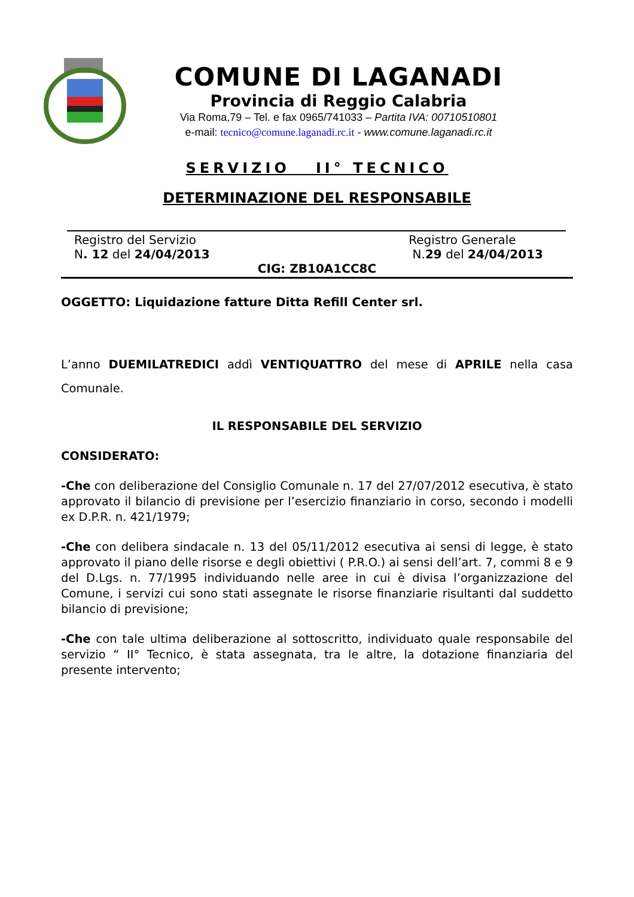COMUNE DI LAGANADI
Provincia di Reggio Calabria
Via Roma,79 – Tel. e fax 0965/741033 – Partita IVA: 00710510801
e-mail: tecnico@comune.laganadi.rc.it - www.comune.laganadi.rc.it
SERVIZIO II° TECNICO
DETERMINAZIONE DEL RESPONSABILE
Registro del Servizio
N. 12 del 24/04/2013
Registro Generale
N.29 del 24/04/2013
CIG: ZB10A1CC8C
OGGETTO: Liquidazione fatture Ditta Refill Center srl.
L’anno DUEMILATREDICI addì VENTIQUATTRO del mese di APRILE nella casa Comunale.
IL RESPONSABILE DEL SERVIZIO
CONSIDERATO:
-Che con deliberazione del Consiglio Comunale n. 17 del 27/07/2012 esecutiva, è stato approvato il bilancio di previsione per l’esercizio finanziario in corso, secondo i modelli ex D.P.R. n. 421/1979;
-Che con delibera sindacale n. 13 del 05/11/2012 esecutiva ai sensi di legge, è stato approvato il piano delle risorse e degli obiettivi ( P.R.O.) ai sensi dell’art. 7, commi 8 e 9 del D.Lgs. n. 77/1995 individuando nelle aree in cui è divisa l’organizzazione del Comune, i servizi cui sono stati assegnate le risorse finanziarie risultanti dal suddetto bilancio di previsione;
-Che con tale ultima deliberazione al sottoscritto, individuato quale responsabile del servizio “ II° Tecnico, è stata assegnata, tra le altre, la dotazione finanziaria del presente intervento;